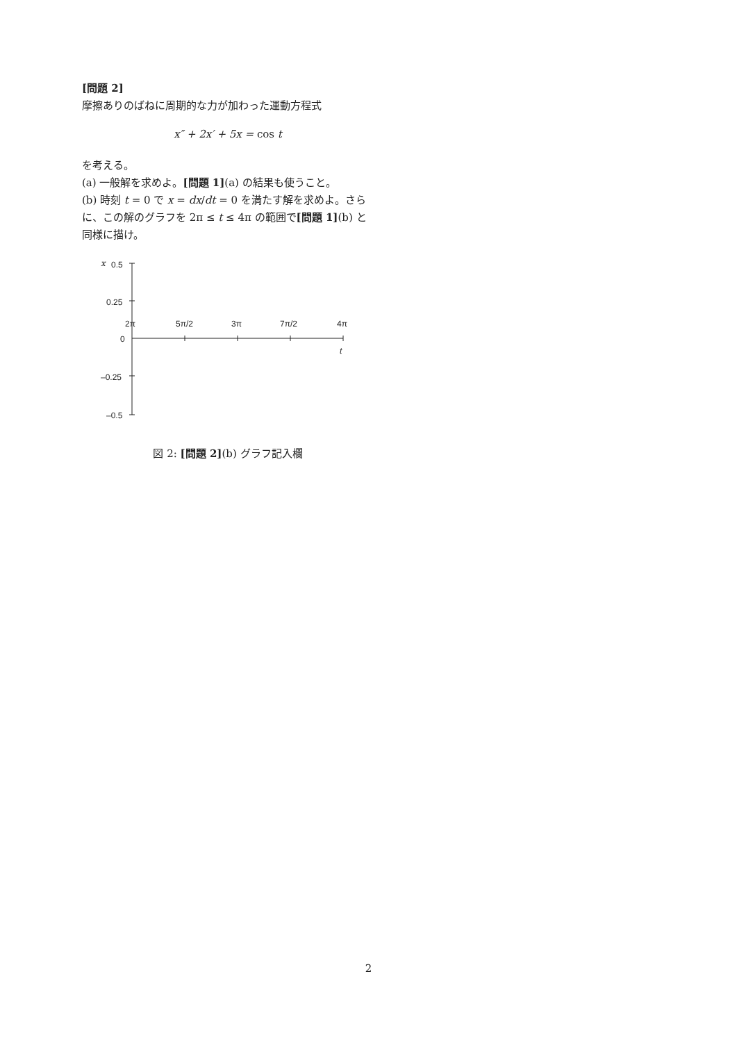[問題 2]
摩擦ありのばねに周期的な力が加わった運動方程式
x″ + 2x′ + 5x = cos t
を考える。
(a) 一般解を求めよ。[問題 1](a) の結果も使うこと。
(b) 時刻 t = 0 で x = dx/dt = 0 を満たす解を求めよ。さらに、この解のグラフを 2π ≤ t ≤ 4π の範囲で[問題 1](b) と同様に描け。
x
0.5
0.25
0
–0.25
–0.5
2π
5π/2
3π
7π/2
4π
t
図 2: [問題 2](b) グラフ記入欄
2